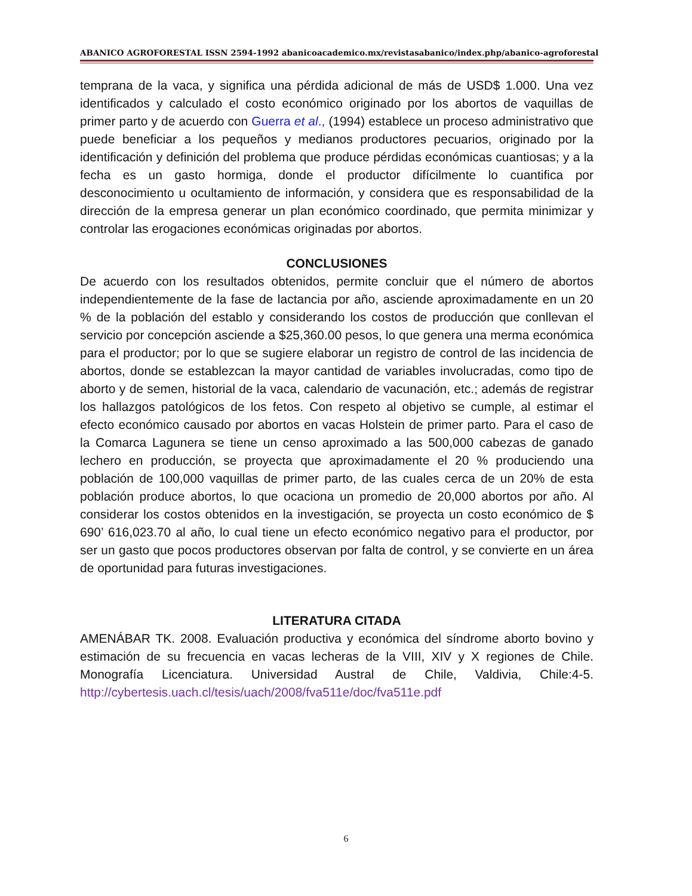ABANICO AGROFORESTAL ISSN 2594-1992 abanicoacademico.mx/revistasabanico/index.php/abanico-agroforestal
temprana de la vaca, y significa una pérdida adicional de más de USD$ 1.000. Una vez identificados y calculado el costo económico originado por los abortos de vaquillas de primer parto y de acuerdo con Guerra et al., (1994) establece un proceso administrativo que puede beneficiar a los pequeños y medianos productores pecuarios, originado por la identificación y definición del problema que produce pérdidas económicas cuantiosas; y a la fecha es un gasto hormiga, donde el productor difícilmente lo cuantifica por desconocimiento u ocultamiento de información, y considera que es responsabilidad de la dirección de la empresa generar un plan económico coordinado, que permita minimizar y controlar las erogaciones económicas originadas por abortos.
CONCLUSIONES
De acuerdo con los resultados obtenidos, permite concluir que el número de abortos independientemente de la fase de lactancia por año, asciende aproximadamente en un 20 % de la población del establo y considerando los costos de producción que conllevan el servicio por concepción asciende a $25,360.00 pesos, lo que genera una merma económica para el productor; por lo que se sugiere elaborar un registro de control de las incidencia de abortos, donde se establezcan la mayor cantidad de variables involucradas, como tipo de aborto y de semen, historial de la vaca, calendario de vacunación, etc.; además de registrar los hallazgos patológicos de los fetos. Con respeto al objetivo se cumple, al estimar el efecto económico causado por abortos en vacas Holstein de primer parto. Para el caso de la Comarca Lagunera se tiene un censo aproximado a las 500,000 cabezas de ganado lechero en producción, se proyecta que aproximadamente el 20 % produciendo una población de 100,000 vaquillas de primer parto, de las cuales cerca de un 20% de esta población produce abortos, lo que ocaciona un promedio de 20,000 abortos por año. Al considerar los costos obtenidos en la investigación, se proyecta un costo económico de $ 690’ 616,023.70 al año, lo cual tiene un efecto económico negativo para el productor, por ser un gasto que pocos productores observan por falta de control, y se convierte en un área de oportunidad para futuras investigaciones.
LITERATURA CITADA
AMENÁBAR TK. 2008. Evaluación productiva y económica del síndrome aborto bovino y estimación de su frecuencia en vacas lecheras de la VIII, XIV y X regiones de Chile. Monografía Licenciatura. Universidad Austral de Chile, Valdivia, Chile:4-5. http://cybertesis.uach.cl/tesis/uach/2008/fva511e/doc/fva511e.pdf
6